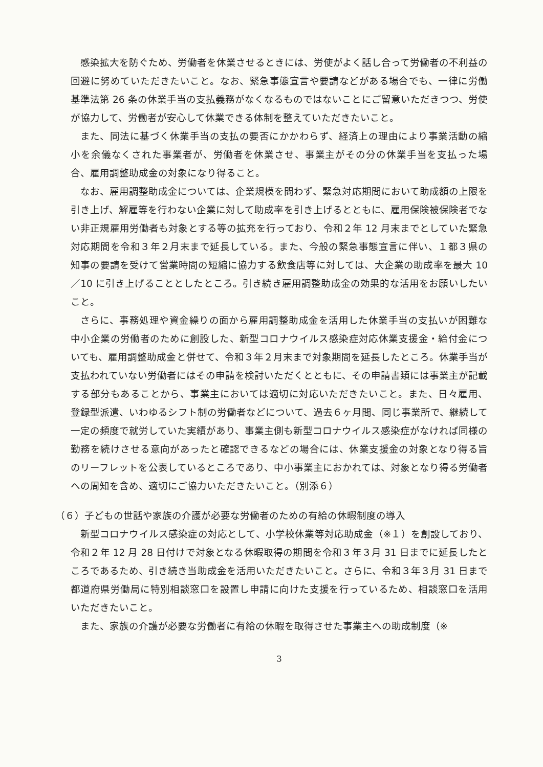感染拡大を防ぐため、労働者を休業させるときには、労使がよく話し合って労働者の不利益の回避に努めていただきたいこと。なお、緊急事態宣言や要請などがある場合でも、一律に労働基準法第 26 条の休業手当の支払義務がなくなるものではないことにご留意いただきつつ、労使が協力して、労働者が安心して休業できる体制を整えていただきたいこと。
また、同法に基づく休業手当の支払の要否にかかわらず、経済上の理由により事業活動の縮小を余儀なくされた事業者が、労働者を休業させ、事業主がその分の休業手当を支払った場合、雇用調整助成金の対象になり得ること。
なお、雇用調整助成金については、企業規模を問わず、緊急対応期間において助成額の上限を引き上げ、解雇等を行わない企業に対して助成率を引き上げるとともに、雇用保険被保険者でない非正規雇用労働者も対象とする等の拡充を行っており、令和２年 12 月末までとしていた緊急対応期間を令和３年２月末まで延長している。また、今般の緊急事態宣言に伴い、１都３県の知事の要請を受けて営業時間の短縮に協力する飲食店等に対しては、大企業の助成率を最大 10／10 に引き上げることとしたところ。引き続き雇用調整助成金の効果的な活用をお願いしたいこと。
さらに、事務処理や資金繰りの面から雇用調整助成金を活用した休業手当の支払いが困難な中小企業の労働者のために創設した、新型コロナウイルス感染症対応休業支援金・給付金についても、雇用調整助成金と併せて、令和３年２月末まで対象期間を延長したところ。休業手当が支払われていない労働者にはその申請を検討いただくとともに、その申請書類には事業主が記載する部分もあることから、事業主においては適切に対応いただきたいこと。また、日々雇用、登録型派遣、いわゆるシフト制の労働者などについて、過去６ヶ月間、同じ事業所で、継続して一定の頻度で就労していた実績があり、事業主側も新型コロナウイルス感染症がなければ同様の勤務を続けさせる意向があったと確認できるなどの場合には、休業支援金の対象となり得る旨のリーフレットを公表しているところであり、中小事業主におかれては、対象となり得る労働者への周知を含め、適切にご協力いただきたいこと。（別添６）
（６）子どもの世話や家族の介護が必要な労働者のための有給の休暇制度の導入
新型コロナウイルス感染症の対応として、小学校休業等対応助成金（※１）を創設しており、令和２年 12 月 28 日付けで対象となる休暇取得の期間を令和３年３月 31 日までに延長したところであるため、引き続き当助成金を活用いただきたいこと。さらに、令和３年３月 31 日まで都道府県労働局に特別相談窓口を設置し申請に向けた支援を行っているため、相談窓口を活用いただきたいこと。
また、家族の介護が必要な労働者に有給の休暇を取得させた事業主への助成制度（※
3